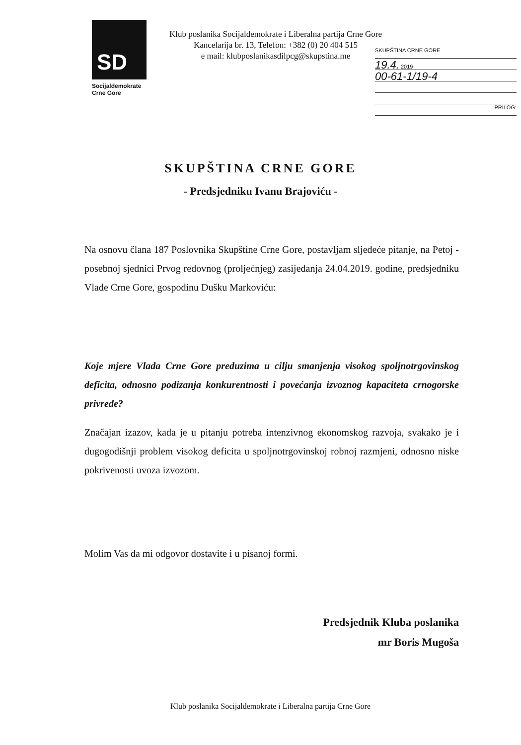SD
Socijaldemokrate
Crne Gore
Klub poslanika Socijaldemokrate i Liberalna partija Crne Gore
Kancelarija br. 13, Telefon: +382 (0) 20 404 515
e mail: klubposlanikasdilpcg@skupstina.me
SKUPŠTINA CRNE GORE
19.4. 2019
00-61-1/19-4
PRILOG:
SKUPŠTINA CRNE GORE
- Predsjedniku Ivanu Brajoviću -
Na osnovu člana 187 Poslovnika Skupštine Crne Gore, postavljam sljedeće pitanje, na Petoj - posebnoj sjednici Prvog redovnog (proljećnjeg) zasijedanja 24.04.2019. godine, predsjedniku Vlade Crne Gore, gospodinu Dušku Markoviću:
Koje mjere Vlada Crne Gore preduzima u cilju smanjenja visokog spoljnotrgovinskog deficita, odnosno podizanja konkurentnosti i povećanja izvoznog kapaciteta crnogorske privrede?
Značajan izazov, kada je u pitanju potreba intenzivnog ekonomskog razvoja, svakako je i dugogodišnji problem visokog deficita u spoljnotrgovinskoj robnoj razmjeni, odnosno niske pokrivenosti uvoza izvozom.
Molim Vas da mi odgovor dostavite i u pisanoj formi.
Predsjednik Kluba poslanika
mr Boris Mugoša
Klub poslanika Socijaldemokrate i Liberalna partija Crne Gore